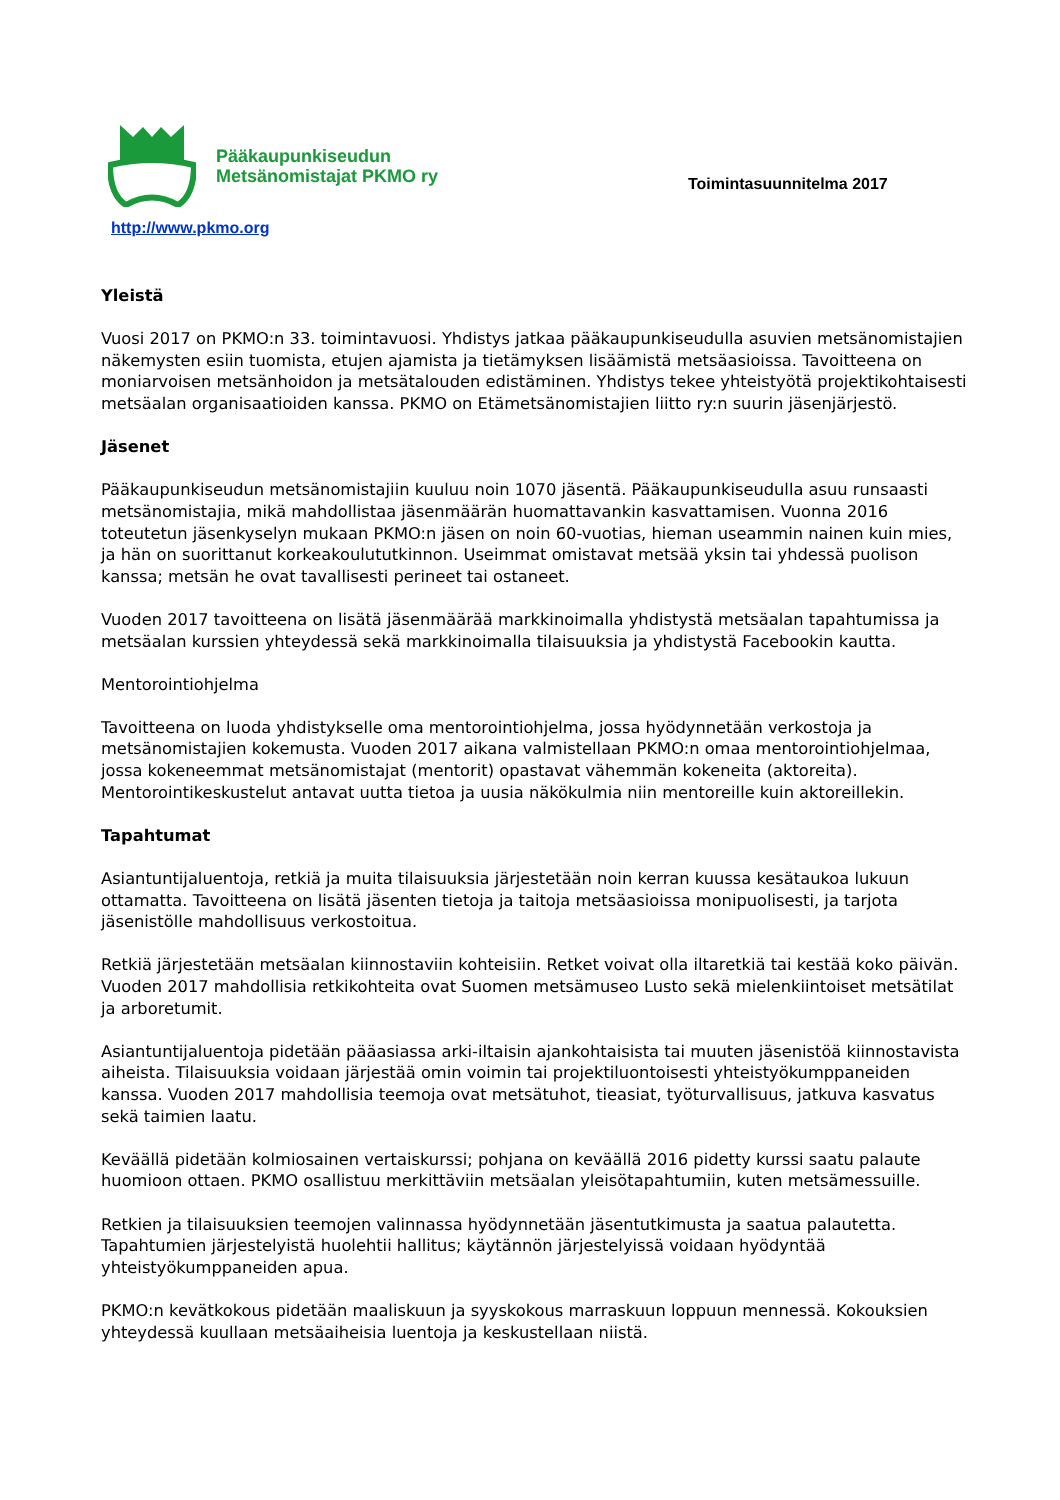Pääkaupunkiseudun
Metsänomistajat PKMO ry
Toimintasuunnitelma 2017
http://www.pkmo.org
Yleistä
Vuosi 2017 on PKMO:n 33. toimintavuosi. Yhdistys jatkaa pääkaupunkiseudulla asuvien metsänomistajien näkemysten esiin tuomista, etujen ajamista ja tietämyksen lisäämistä metsäasioissa. Tavoitteena on moniarvoisen metsänhoidon ja metsätalouden edistäminen. Yhdistys tekee yhteistyötä projektikohtaisesti metsäalan organisaatioiden kanssa. PKMO on Etämetsänomistajien liitto ry:n suurin jäsenjärjestö.
Jäsenet
Pääkaupunkiseudun metsänomistajiin kuuluu noin 1070 jäsentä. Pääkaupunkiseudulla asuu runsaasti metsänomistajia, mikä mahdollistaa jäsenmäärän huomattavankin kasvattamisen. Vuonna 2016 toteutetun jäsenkyselyn mukaan PKMO:n jäsen on noin 60-vuotias, hieman useammin nainen kuin mies, ja hän on suorittanut korkeakoulututkinnon. Useimmat omistavat metsää yksin tai yhdessä puolison kanssa; metsän he ovat tavallisesti perineet tai ostaneet.
Vuoden 2017 tavoitteena on lisätä jäsenmäärää markkinoimalla yhdistystä metsäalan tapahtumissa ja metsäalan kurssien yhteydessä sekä markkinoimalla tilaisuuksia ja yhdistystä Facebookin kautta.
Mentorointiohjelma
Tavoitteena on luoda yhdistykselle oma mentorointiohjelma, jossa hyödynnetään verkostoja ja metsänomistajien kokemusta. Vuoden 2017 aikana valmistellaan PKMO:n omaa mentorointiohjelmaa, jossa kokeneemmat metsänomistajat (mentorit) opastavat vähemmän kokeneita (aktoreita). Mentorointikeskustelut antavat uutta tietoa ja uusia näkökulmia niin mentoreille kuin aktoreillekin.
Tapahtumat
Asiantuntijaluentoja, retkiä ja muita tilaisuuksia järjestetään noin kerran kuussa kesätaukoa lukuun ottamatta. Tavoitteena on lisätä jäsenten tietoja ja taitoja metsäasioissa monipuolisesti, ja tarjota jäsenistölle mahdollisuus verkostoitua.
Retkiä järjestetään metsäalan kiinnostaviin kohteisiin. Retket voivat olla iltaretkiä tai kestää koko päivän. Vuoden 2017 mahdollisia retkikohteita ovat Suomen metsämuseo Lusto sekä mielenkiintoiset metsätilat ja arboretumit.
Asiantuntijaluentoja pidetään pääasiassa arki-iltaisin ajankohtaisista tai muuten jäsenistöä kiinnostavista aiheista. Tilaisuuksia voidaan järjestää omin voimin tai projektiluontoisesti yhteistyökumppaneiden kanssa. Vuoden 2017 mahdollisia teemoja ovat metsätuhot, tieasiat, työturvallisuus, jatkuva kasvatus sekä taimien laatu.
Keväällä pidetään kolmiosainen vertaiskurssi; pohjana on keväällä 2016 pidetty kurssi saatu palaute huomioon ottaen. PKMO osallistuu merkittäviin metsäalan yleisötapahtumiin, kuten metsämessuille.
Retkien ja tilaisuuksien teemojen valinnassa hyödynnetään jäsentutkimusta ja saatua palautetta. Tapahtumien järjestelyistä huolehtii hallitus; käytännön järjestelyissä voidaan hyödyntää yhteistyökumppaneiden apua.
PKMO:n kevätkokous pidetään maaliskuun ja syyskokous marraskuun loppuun mennessä. Kokouksien yhteydessä kuullaan metsäaiheisia luentoja ja keskustellaan niistä.